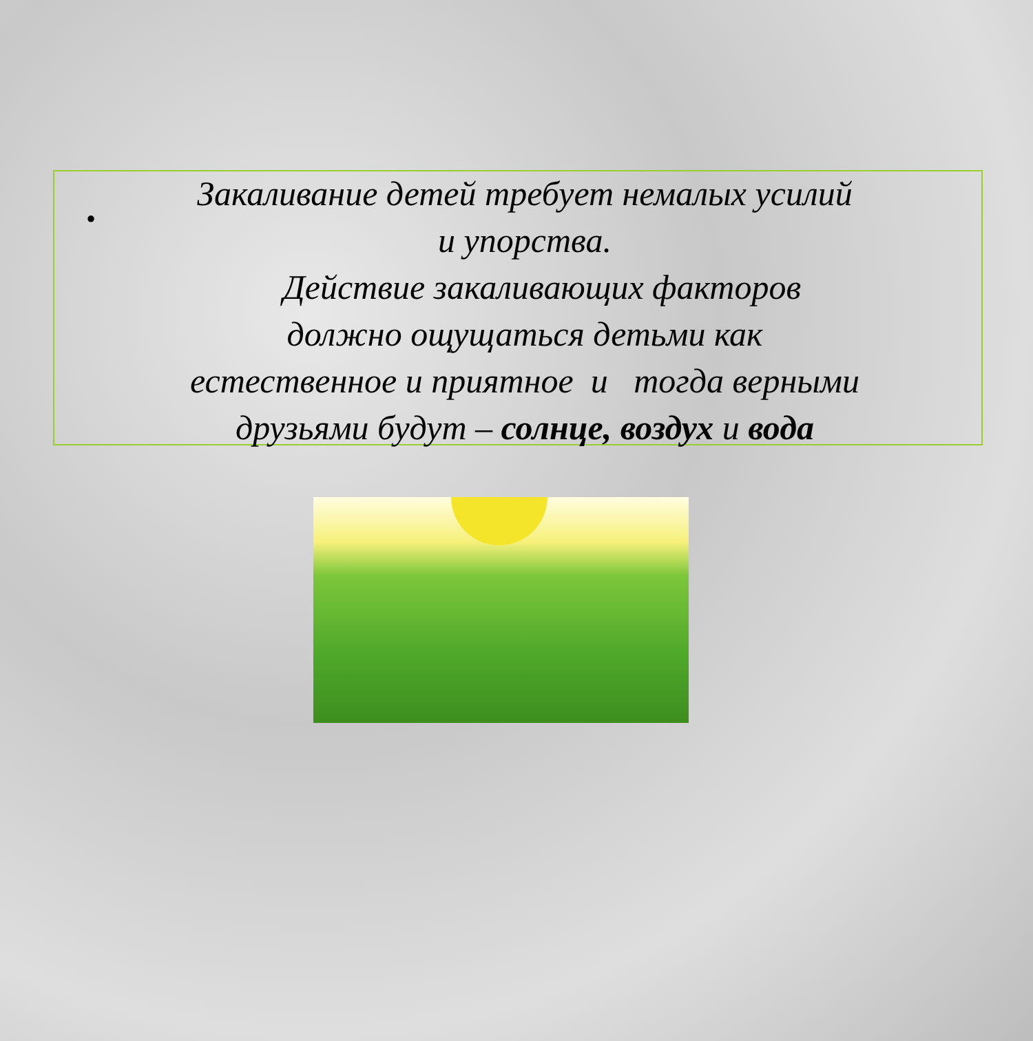•
Закаливание детей требует немалых усилий
и упорства.
Действие закаливающих факторов
должно ощущаться детьми как
естественное и приятное и тогда верными
друзьями будут – солнце, воздух и вода